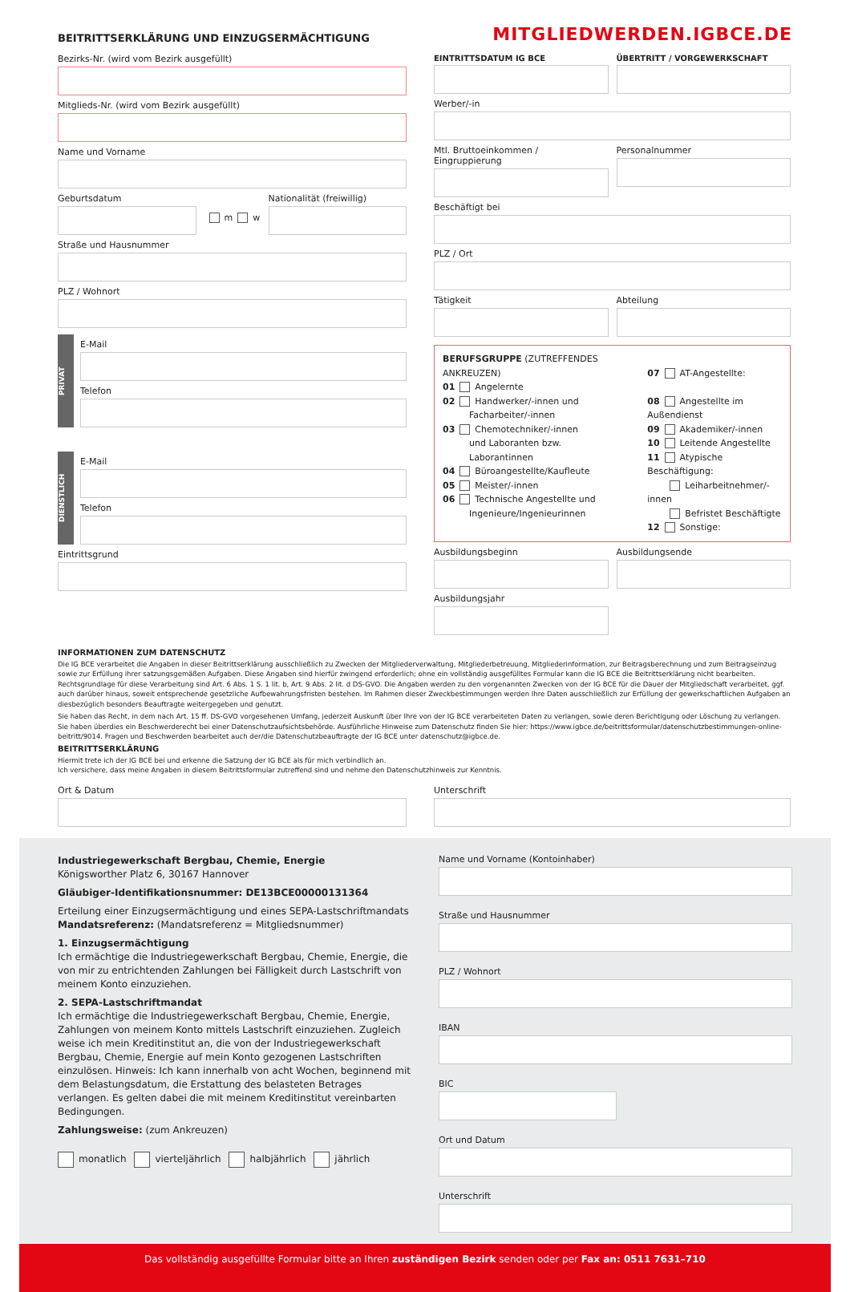BEITRITTSERKLÄRUNG UND EINZUGSERMÄCHTIGUNG
MITGLIEDWERDEN.IGBCE.DE
Bezirks-Nr. (wird vom Bezirk ausgefüllt)
Mitglieds-Nr. (wird vom Bezirk ausgefüllt)
Name und Vorname
Geburtsdatum
m w
Nationalität (freiwillig)
Straße und Hausnummer
PLZ / Wohnort
PRIVAT
E-Mail
Telefon
DIENSTLICH
E-Mail
Telefon
Eintrittsgrund
EINTRITTSDATUM IG BCE ÜBERTRITT / VORGEWERKSCHAFT
Werber/-in
Mtl. Bruttoeinkommen / Eingruppierung
Personalnummer
Beschäftigt bei
PLZ / Ort
Tätigkeit Abteilung
BERUFSGRUPPE (ZUTREFFENDES ANKREUZEN)
01 Angelernte
02 Handwerker/-innen und
   Facharbeiter/-innen
03 Chemotechniker/-innen
   und Laboranten bzw.
   Laborantinnen
04 Büroangestellte/Kaufleute
05 Meister/-innen
06 Technische Angestellte und
   Ingenieure/Ingenieurinnen
07 AT-Angestellte:
08 Angestellte im Außendienst
09 Akademiker/-innen
10 Leitende Angestellte
11 Atypische Beschäftigung:
   Leiharbeitnehmer/-innen
   Befristet Beschäftigte
12 Sonstige:
Ausbildungsbeginn Ausbildungsende
Ausbildungsjahr
INFORMATIONEN ZUM DATENSCHUTZ
Die IG BCE verarbeitet die Angaben in dieser Beitrittserklärung ausschließlich zu Zwecken der Mitgliederverwaltung, Mitgliederbetreuung, Mitgliederinformation, zur Beitragsberechnung und zum Beitragseinzug sowie zur Erfüllung ihrer satzungsgemäßen Aufgaben. Diese Angaben sind hierfür zwingend erforderlich; ohne ein vollständig ausgefülltes Formular kann die IG BCE die Beitrittserklärung nicht bearbeiten. Rechtsgrundlage für diese Verarbeitung sind Art. 6 Abs. 1 S. 1 lit. b, Art. 9 Abs. 2 lit. d DS-GVO. Die Angaben werden zu den vorgenannten Zwecken von der IG BCE für die Dauer der Mitgliedschaft verarbeitet, ggf. auch darüber hinaus, soweit entsprechende gesetzliche Aufbewahrungsfristen bestehen. Im Rahmen dieser Zweckbestimmungen werden Ihre Daten ausschließlich zur Erfüllung der gewerkschaftlichen Aufgaben an diesbezüglich besonders Beauftragte weitergegeben und genutzt.
Sie haben das Recht, in dem nach Art. 15 ff. DS-GVO vorgesehenen Umfang, jederzeit Auskunft über Ihre von der IG BCE verarbeiteten Daten zu verlangen, sowie deren Berichtigung oder Löschung zu verlangen. Sie haben überdies ein Beschwerderecht bei einer Datenschutzaufsichtsbehörde. Ausführliche Hinweise zum Datenschutz finden Sie hier: https://www.igbce.de/beitrittsformular/datenschutzbestimmungen-online-beitritt/9014. Fragen und Beschwerden bearbeitet auch der/die Datenschutzbeauftragte der IG BCE unter datenschutz@igbce.de.
BEITRITTSERKLÄRUNG
Hiermit trete ich der IG BCE bei und erkenne die Satzung der IG BCE als für mich verbindlich an.
Ich versichere, dass meine Angaben in diesem Beitrittsformular zutreffend sind und nehme den Datenschutzhinweis zur Kenntnis.
Ort & Datum Unterschrift
Industriegewerkschaft Bergbau, Chemie, Energie
Königsworther Platz 6, 30167 Hannover
Gläubiger-Identifikationsnummer: DE13BCE00000131364
Erteilung einer Einzugsermächtigung und eines SEPA-Lastschriftmandats
Mandatsreferenz: (Mandatsreferenz = Mitgliedsnummer)
1. Einzugsermächtigung
Ich ermächtige die Industriegewerkschaft Bergbau, Chemie, Energie, die von mir zu entrichtenden Zahlungen bei Fälligkeit durch Lastschrift von meinem Konto einzuziehen.
2. SEPA-Lastschriftmandat
Ich ermächtige die Industriegewerkschaft Bergbau, Chemie, Energie, Zahlungen von meinem Konto mittels Lastschrift einzuziehen. Zugleich weise ich mein Kreditinstitut an, die von der Industriegewerkschaft Bergbau, Chemie, Energie auf mein Konto gezogenen Lastschriften einzulösen. Hinweis: Ich kann innerhalb von acht Wochen, beginnend mit dem Belastungsdatum, die Erstattung des belasteten Betrages verlangen. Es gelten dabei die mit meinem Kreditinstitut vereinbarten Bedingungen.
Zahlungsweise: (zum Ankreuzen)
monatlich vierteljährlich halbjährlich jährlich
Name und Vorname (Kontoinhaber)
Straße und Hausnummer
PLZ / Wohnort
IBAN
BIC
Ort und Datum
Unterschrift
Das vollständig ausgefüllte Formular bitte an Ihren zuständigen Bezirk senden oder per Fax an: 0511 7631–710